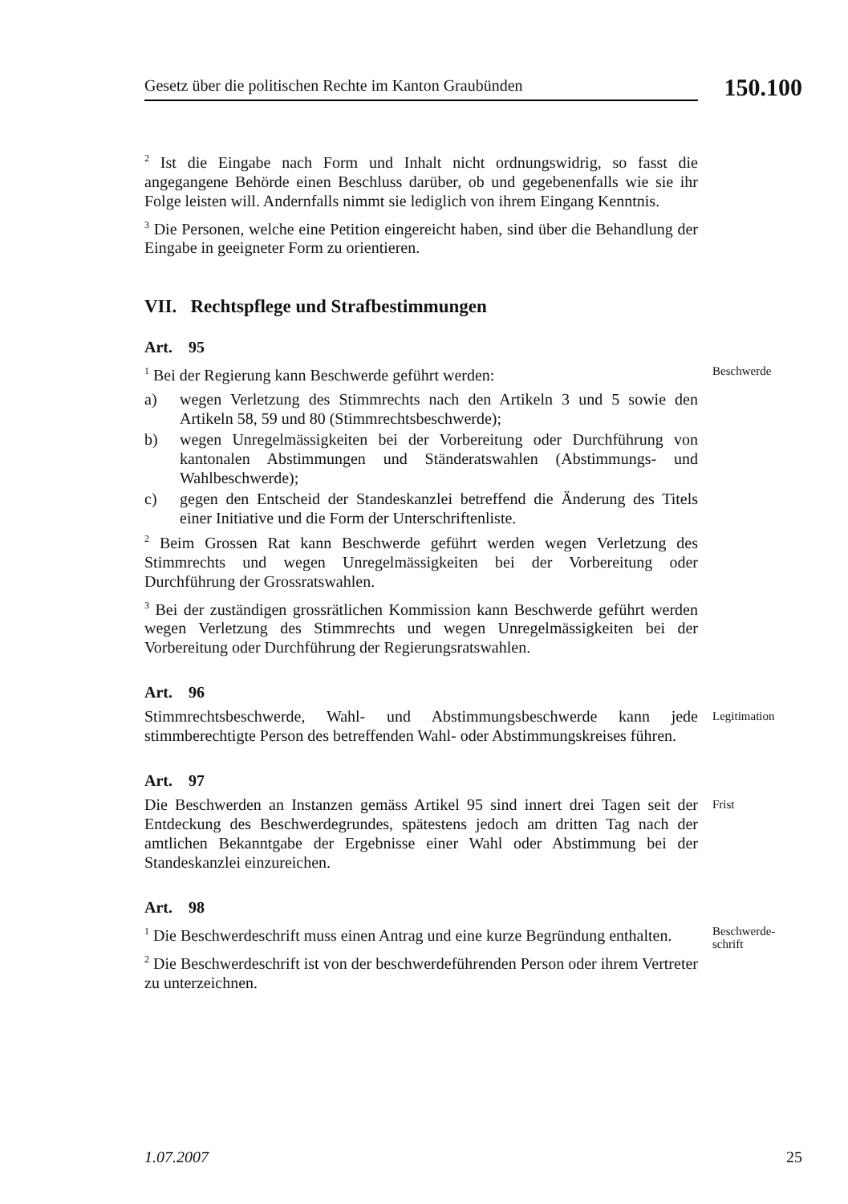Gesetz über die politischen Rechte im Kanton Graubünden
150.100
<sup>2</sup> Ist die Eingabe nach Form und Inhalt nicht ordnungswidrig, so fasst die angegangene Behörde einen Beschluss darüber, ob und gegebenenfalls wie sie ihr Folge leisten will. Andernfalls nimmt sie lediglich von ihrem Eingang Kenntnis.
<sup>3</sup> Die Personen, welche eine Petition eingereicht haben, sind über die Behandlung der Eingabe in geeigneter Form zu orientieren.
VII. Rechtspflege und Strafbestimmungen
Art. 95
<sup>1</sup> Bei der Regierung kann Beschwerde geführt werden:
a) wegen Verletzung des Stimmrechts nach den Artikeln 3 und 5 sowie den Artikeln 58, 59 und 80 (Stimmrechtsbeschwerde);
b) wegen Unregelmässigkeiten bei der Vorbereitung oder Durchführung von kantonalen Abstimmungen und Ständeratswahlen (Abstimmungs- und Wahlbeschwerde);
c) gegen den Entscheid der Standeskanzlei betreffend die Änderung des Titels einer Initiative und die Form der Unterschriftenliste.
<sup>2</sup> Beim Grossen Rat kann Beschwerde geführt werden wegen Verletzung des Stimmrechts und wegen Unregelmässigkeiten bei der Vorbereitung oder Durchführung der Grossratswahlen.
<sup>3</sup> Bei der zuständigen grossrätlichen Kommission kann Beschwerde geführt werden wegen Verletzung des Stimmrechts und wegen Unregelmässigkeiten bei der Vorbereitung oder Durchführung der Regierungsratswahlen.
Beschwerde
Art. 96
Stimmrechtsbeschwerde, Wahl- und Abstimmungsbeschwerde kann jede stimmberechtigte Person des betreffenden Wahl- oder Abstimmungskreises führen.
Legitimation
Art. 97
Die Beschwerden an Instanzen gemäss Artikel 95 sind innert drei Tagen seit der Entdeckung des Beschwerdegrundes, spätestens jedoch am dritten Tag nach der amtlichen Bekanntgabe der Ergebnisse einer Wahl oder Abstimmung bei der Standeskanzlei einzureichen.
Frist
Art. 98
<sup>1</sup> Die Beschwerdeschrift muss einen Antrag und eine kurze Begründung enthalten.
<sup>2</sup> Die Beschwerdeschrift ist von der beschwerdeführenden Person oder ihrem Vertreter zu unterzeichnen.
Beschwerde-
schrift
1.07.2007 25